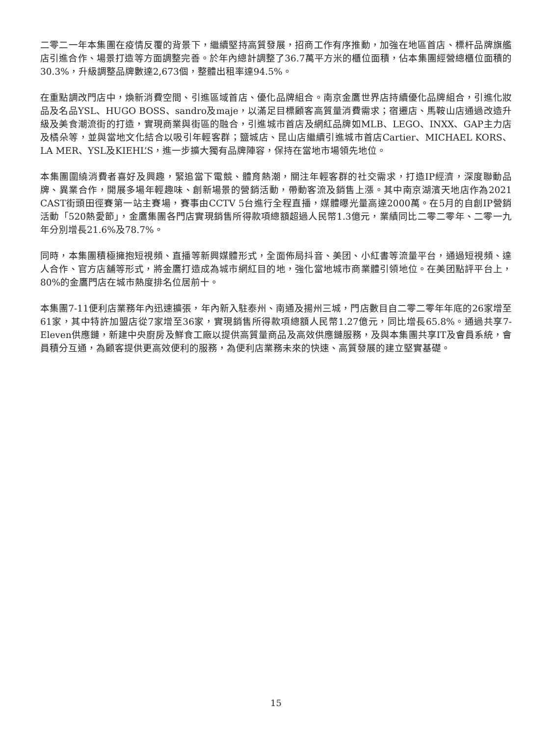二零二一年本集團在疫情反覆的背景下，繼續堅持高質發展，招商工作有序推動，加強在地區首店、標杆品牌旗艦店引進合作、場景打造等方面調整完善。於年內總計調整了36.7萬平方米的櫃位面積，佔本集團經營總櫃位面積的30.3%，升級調整品牌數達2,673個，整體出租率達94.5%。
在重點調改門店中，煥新消費空間、引進區域首店、優化品牌組合。南京金鷹世界店持續優化品牌組合，引進化妝品及名品YSL、HUGO BOSS、sandro及maje，以滿足目標顧客高質量消費需求；宿遷店、馬鞍山店通過改造升級及美食潮流街的打造，實現商業與街區的融合，引進城市首店及網紅品牌如MLB、LEGO、INXX、GAP主力店及橘朵等，並與當地文化結合以吸引年輕客群；鹽城店、昆山店繼續引進城市首店Cartier、MICHAEL KORS、LA MER、YSL及KIEHL’S，進一步擴大獨有品牌陣容，保持在當地市場領先地位。
本集團圍繞消費者喜好及興趣，緊追當下電競、體育熱潮，關注年輕客群的社交需求，打造IP經濟，深度聯動品牌、異業合作，開展多場年輕趣味、創新場景的營銷活動，帶動客流及銷售上漲。其中南京湖濱天地店作為2021 CAST街頭田徑賽第一站主賽場，賽事由CCTV 5台進行全程直播，媒體曝光量高達2000萬。在5月的自創IP營銷活動「520熱愛節」，金鷹集團各門店實現銷售所得款項總額超過人民幣1.3億元，業績同比二零二零年、二零一九年分別增長21.6%及78.7%。
同時，本集團積極擁抱短視頻、直播等新興媒體形式，全面佈局抖音、美团、小紅書等流量平台，通過短視頻、達人合作、官方店舖等形式，將金鷹打造成為城市網紅目的地，強化當地城市商業體引領地位。在美团點評平台上，80%的金鷹門店在城市熱度排名位居前十。
本集團7-11便利店業務年內迅速擴張，年內新入駐泰州、南通及揚州三城，門店數目自二零二零年年底的26家增至61家，其中特許加盟店從7家增至36家，實現銷售所得款項總額人民幣1.27億元，同比增長65.8%。通過共享7-Eleven供應鏈，新建中央廚房及鮮食工廠以提供高質量商品及高效供應鏈服務，及與本集團共享IT及會員系統，會員積分互通，為顧客提供更高效便利的服務，為便利店業務未來的快速、高質發展的建立堅實基礎。
15